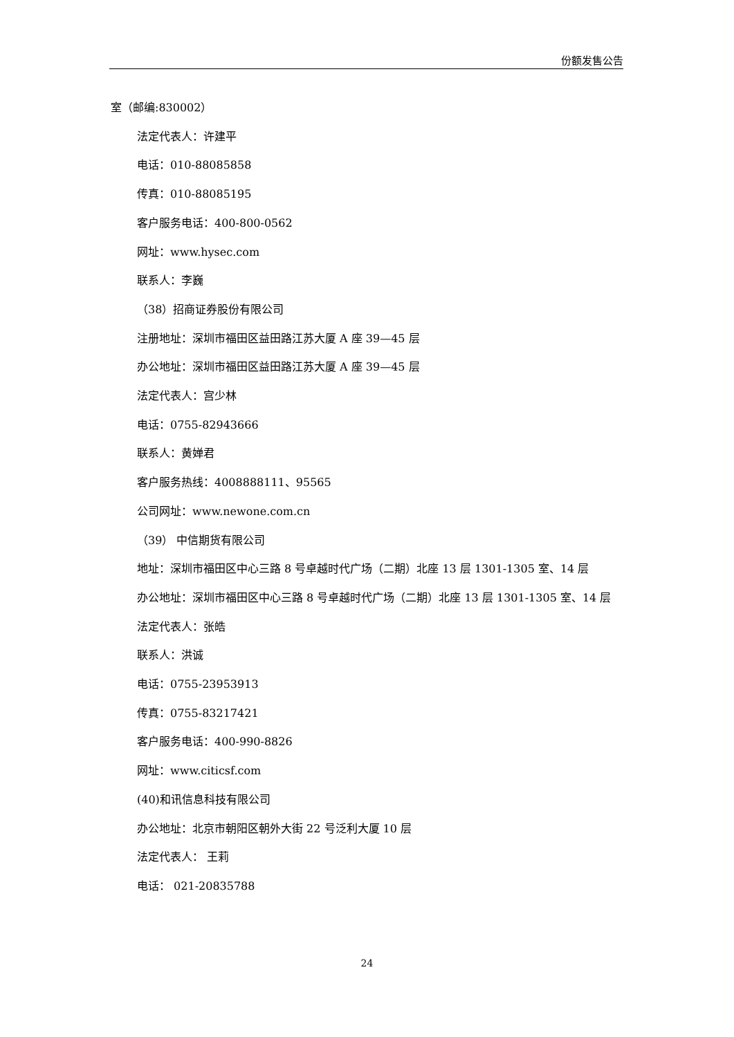份额发售公告
室（邮编:830002）
法定代表人：许建平
电话：010-88085858
传真：010-88085195
客户服务电话：400-800-0562
网址：www.hysec.com
联系人：李巍
（38）招商证券股份有限公司
注册地址：深圳市福田区益田路江苏大厦 A 座 39—45 层
办公地址：深圳市福田区益田路江苏大厦 A 座 39—45 层
法定代表人：宫少林
电话：0755-82943666
联系人：黄婵君
客户服务热线：4008888111、95565
公司网址：www.newone.com.cn
（39） 中信期货有限公司
地址：深圳市福田区中心三路 8 号卓越时代广场（二期）北座 13 层 1301-1305 室、14 层
办公地址：深圳市福田区中心三路 8 号卓越时代广场（二期）北座 13 层 1301-1305 室、14 层
法定代表人：张皓
联系人：洪诚
电话：0755-23953913
传真：0755-83217421
客户服务电话：400-990-8826
网址：www.citicsf.com
(40)和讯信息科技有限公司
办公地址：北京市朝阳区朝外大街 22 号泛利大厦 10 层
法定代表人： 王莉
电话： 021-20835788
24